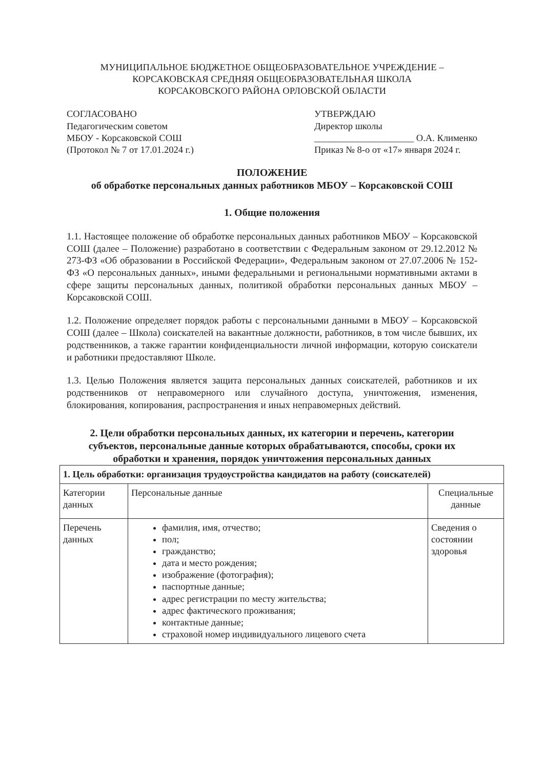МУНИЦИПАЛЬНОЕ БЮДЖЕТНОЕ ОБЩЕОБРАЗОВАТЕЛЬНОЕ УЧРЕЖДЕНИЕ –
КОРСАКОВСКАЯ СРЕДНЯЯ ОБЩЕОБРАЗОВАТЕЛЬНАЯ ШКОЛА
КОРСАКОВСКОГО РАЙОНА ОРЛОВСКОЙ ОБЛАСТИ
СОГЛАСОВАНО
Педагогическим советом
МБОУ - Корсаковской СОШ
(Протокол № 7 от 17.01.2024 г.)
УТВЕРЖДАЮ
Директор школы
_____________________ О.А. Клименко
Приказ № 8-о от «17» января 2024 г.
ПОЛОЖЕНИЕ
об обработке персональных данных работников МБОУ – Корсаковской СОШ
1. Общие положения
1.1. Настоящее положение об обработке персональных данных работников МБОУ – Корсаковской СОШ (далее – Положение) разработано в соответствии с Федеральным законом от 29.12.2012 № 273-ФЗ «Об образовании в Российской Федерации», Федеральным законом от 27.07.2006 № 152-ФЗ «О персональных данных», иными федеральными и региональными нормативными актами в сфере защиты персональных данных, политикой обработки персональных данных МБОУ –Корсаковской СОШ.
1.2. Положение определяет порядок работы с персональными данными в МБОУ – Корсаковской СОШ (далее – Школа) соискателей на вакантные должности, работников, в том числе бывших, их родственников, а также гарантии конфиденциальности личной информации, которую соискатели и работники предоставляют Школе.
1.3. Целью Положения является защита персональных данных соискателей, работников и их родственников от неправомерного или случайного доступа, уничтожения, изменения, блокирования, копирования, распространения и иных неправомерных действий.
2. Цели обработки персональных данных, их категории и перечень, категории субъектов, персональные данные которых обрабатываются, способы, сроки их обработки и хранения, порядок уничтожения персональных данных
| 1. Цель обработки: организация трудоустройства кандидатов на работу (соискателей) | | |
| --- | --- | --- |
| Категории данных | Персональные данные | Специальные данные |
| Перечень данных | фамилия, имя, отчество; пол; гражданство; дата и место рождения; изображение (фотография); паспортные данные; адрес регистрации по месту жительства; адрес фактического проживания; контактные данные; страховой номер индивидуального лицевого счета | Сведения о состоянии здоровья |